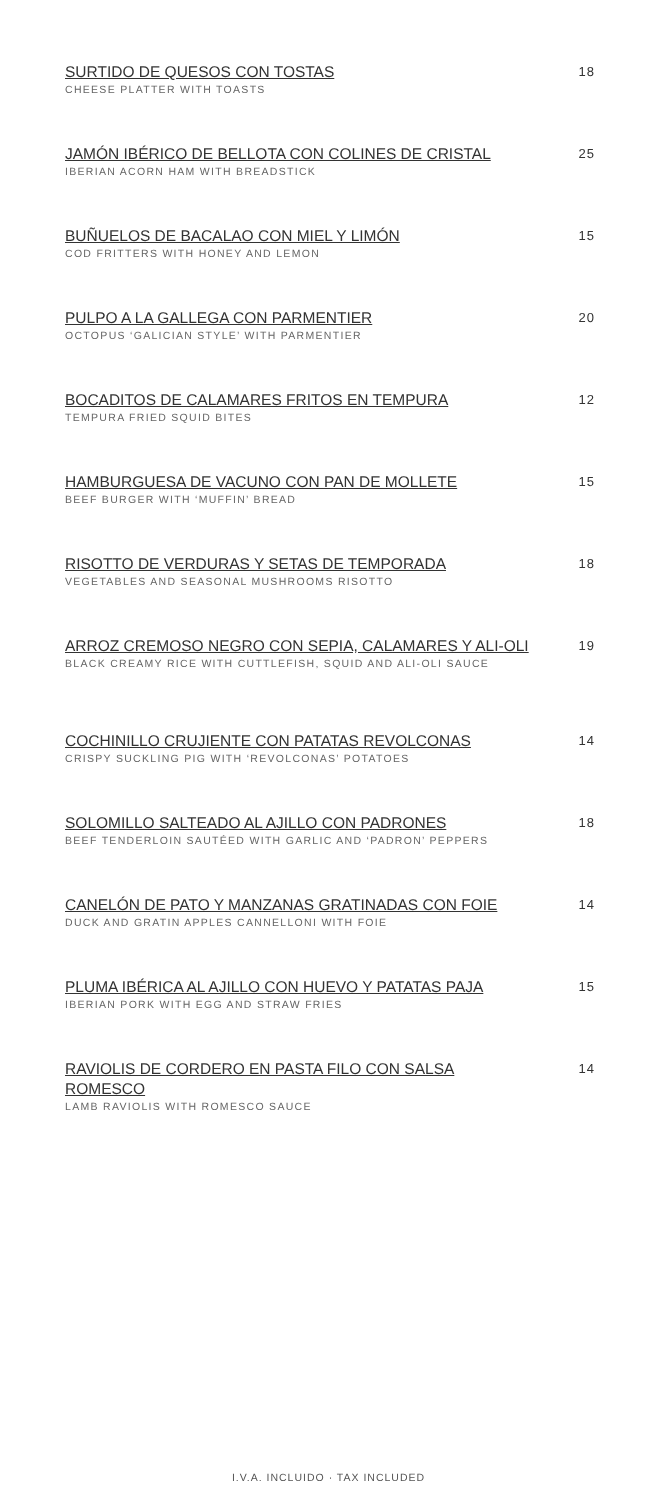SURTIDO DE QUESOS CON TOSTAS
CHEESE PLATTER WITH TOASTS
18
JAMÓN IBÉRICO DE BELLOTA CON COLINES DE CRISTAL
IBERIAN ACORN HAM WITH BREADSTICK
25
BUÑUELOS DE BACALAO CON MIEL Y LIMÓN
COD FRITTERS WITH HONEY AND LEMON
15
PULPO A LA GALLEGA CON PARMENTIER
OCTOPUS ‘GALICIAN STYLE’ WITH PARMENTIER
20
BOCADITOS DE CALAMARES FRITOS EN TEMPURA
TEMPURA FRIED SQUID BITES
12
HAMBURGUESA DE VACUNO CON PAN DE MOLLETE
BEEF BURGER WITH ‘MUFFIN’ BREAD
15
RISOTTO DE VERDURAS Y SETAS DE TEMPORADA
VEGETABLES AND SEASONAL MUSHROOMS RISOTTO
18
ARROZ CREMOSO NEGRO CON SEPIA, CALAMARES Y ALI-OLI
BLACK CREAMY RICE WITH CUTTLEFISH, SQUID AND ALI-OLI SAUCE
19
COCHINILLO CRUJIENTE CON PATATAS REVOLCONAS
CRISPY SUCKLING PIG WITH ‘REVOLCONAS’ POTATOES
14
SOLOMILLO SALTEADO AL AJILLO CON PADRONES
BEEF TENDERLOIN SAUTÉED WITH GARLIC AND ‘PADRON’ PEPPERS
18
CANELÓN DE PATO Y MANZANAS GRATINADAS CON FOIE
DUCK AND GRATIN APPLES CANNELLONI WITH FOIE
14
PLUMA IBÉRICA AL AJILLO CON HUEVO Y PATATAS PAJA
IBERIAN PORK WITH EGG AND STRAW FRIES
15
RAVIOLIS DE CORDERO EN PASTA FILO CON SALSA ROMESCO
LAMB RAVIOLIS WITH ROMESCO SAUCE
14
I.V.A. INCLUIDO · TAX INCLUDED